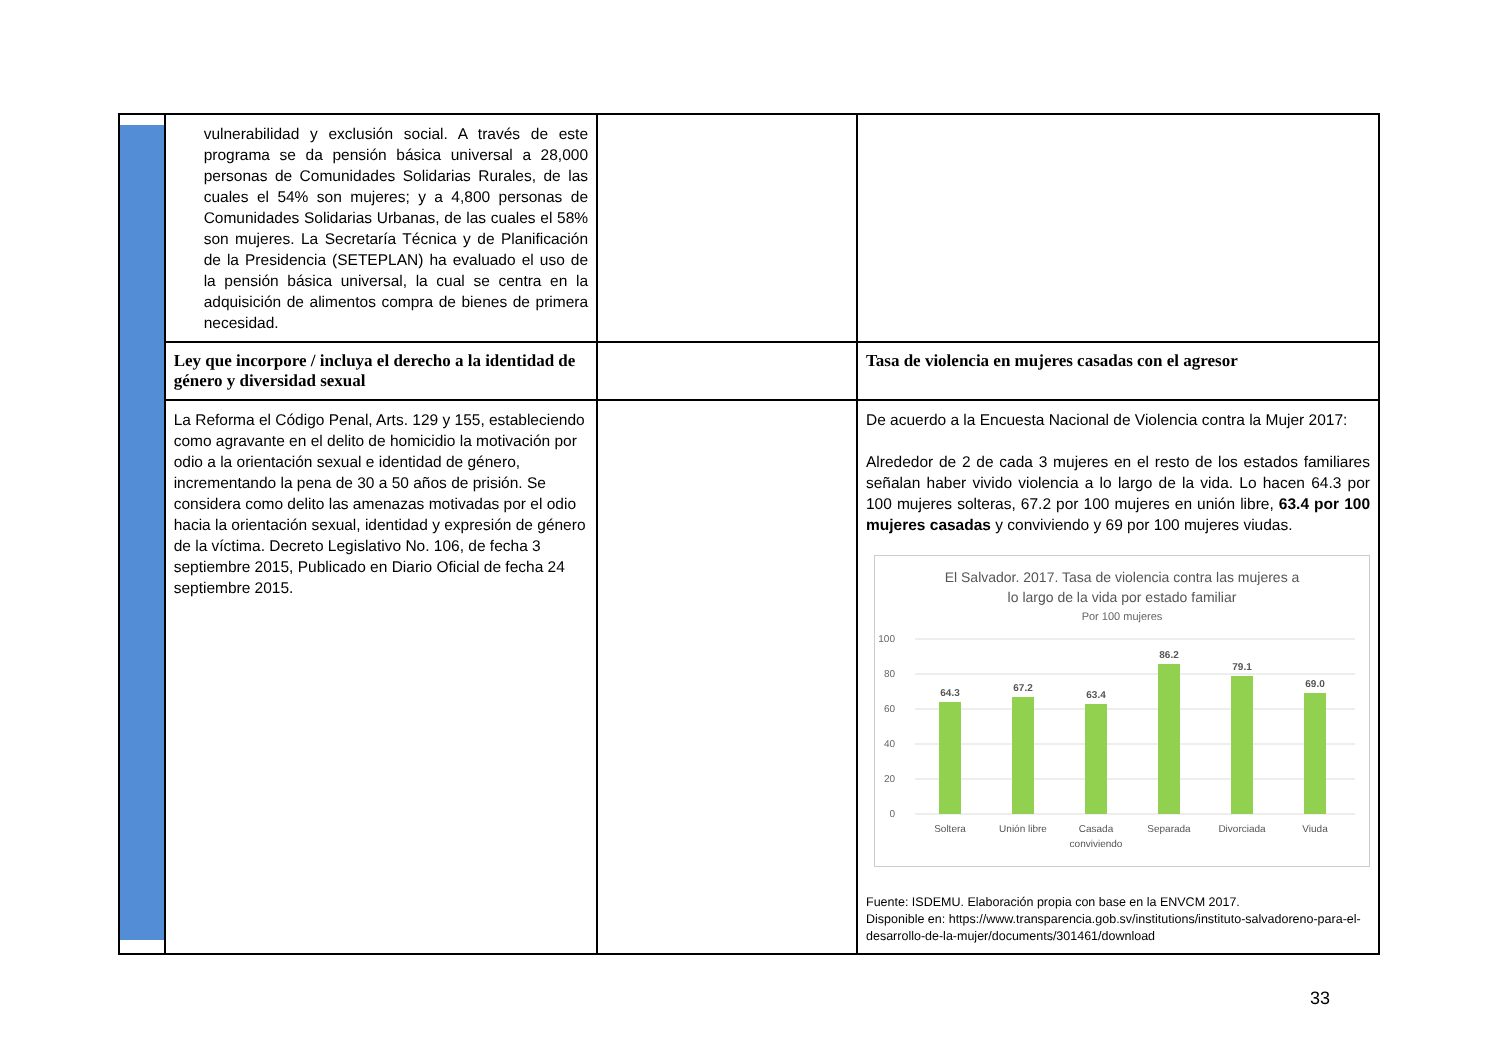| | vulnerabilidad y exclusión social. A través de este programa se da pensión básica universal a 28,000 personas de Comunidades Solidarias Rurales, de las cuales el 54% son mujeres; y a 4,800 personas de Comunidades Solidarias Urbanas, de las cuales el 58% son mujeres. La Secretaría Técnica y de Planificación de la Presidencia (SETEPLAN) ha evaluado el uso de la pensión básica universal, la cual se centra en la adquisición de alimentos compra de bienes de primera necesidad. | | |
| | Ley que incorpore / incluya el derecho a la identidad de género y diversidad sexual | | Tasa de violencia en mujeres casadas con el agresor |
| | La Reforma el Código Penal, Arts. 129 y 155, estableciendo como agravante en el delito de homicidio la motivación por odio a la orientación sexual e identidad de género, incrementando la pena de 30 a 50 años de prisión. Se considera como delito las amenazas motivadas por el odio hacia la orientación sexual, identidad y expresión de género de la víctima. Decreto Legislativo No. 106, de fecha 3 septiembre 2015, Publicado en Diario Oficial de fecha 24 septiembre 2015. | | De acuerdo a la Encuesta Nacional de Violencia contra la Mujer 2017: Alrededor de 2 de cada 3 mujeres en el resto de los estados familiares señalan haber vivido violencia a lo largo de la vida. Lo hacen 64.3 por 100 mujeres solteras, 67.2 por 100 mujeres en unión libre, 63.4 por 100 mujeres casadas y conviviendo y 69 por 100 mujeres viudas. El Salvador. 2017. Tasa de violencia contra las mujeres a lo largo de la vida por estado familiar Por 100 mujeres 100 80 60 40 20 0 64.3 67.2 63.4 86.2 79.1 69.0 Soltera Unión libre Casada conviviendo Separada Divorciada Viuda Fuente: ISDEMU. Elaboración propia con base en la ENVCM 2017. Disponible en: https://www.transparencia.gob.sv/institutions/instituto-salvadoreno-para-el-desarrollo-de-la-mujer/documents/301461/download |
33